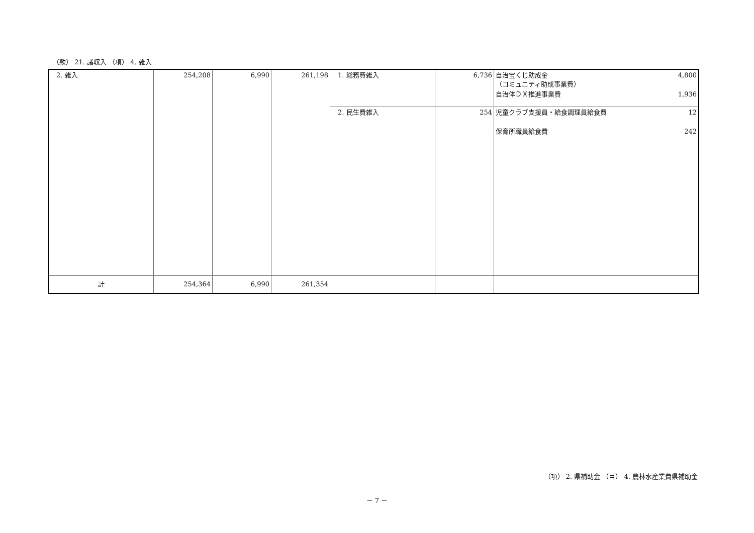（款） 21. 諸収入 （項） 4. 雑入
| 2. 雑入 | 254,208 | 6,990 | 261,198 | 1. 総務費雑入 | 6,736 | 自治宝くじ助成金 （コミュニティ助成事業費） 4,800 自治体ＤＸ推進事業費 1,936 |
| | | | | 2. 民生費雑入 | 254 | 児童クラブ支援員・給食調理員給食費 12 保育所職員給食費 242 |
| 計 | 254,364 | 6,990 | 261,354 | | | |
（項） 2. 県補助金 （目） 4. 農林水産業費県補助金
－ 7 －